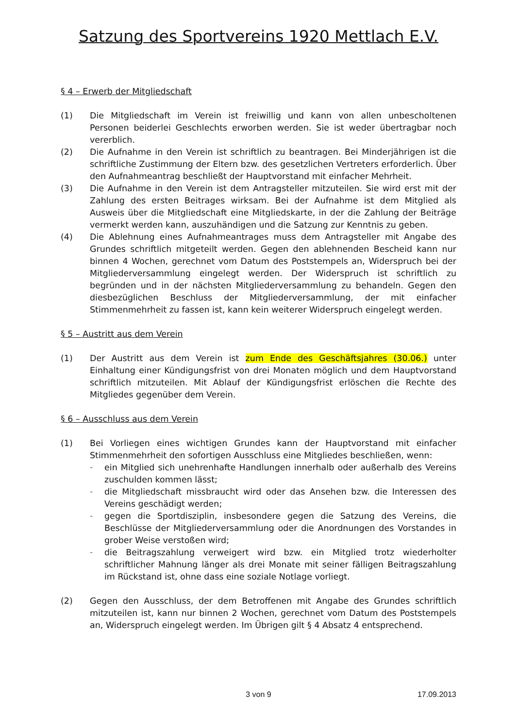Satzung des Sportvereins 1920 Mettlach E.V.
§ 4 – Erwerb der Mitgliedschaft
(1) Die Mitgliedschaft im Verein ist freiwillig und kann von allen unbescholtenen Personen beiderlei Geschlechts erworben werden. Sie ist weder übertragbar noch vererblich.
(2) Die Aufnahme in den Verein ist schriftlich zu beantragen. Bei Minderjährigen ist die schriftliche Zustimmung der Eltern bzw. des gesetzlichen Vertreters erforderlich. Über den Aufnahmeantrag beschließt der Hauptvorstand mit einfacher Mehrheit.
(3) Die Aufnahme in den Verein ist dem Antragsteller mitzuteilen. Sie wird erst mit der Zahlung des ersten Beitrages wirksam. Bei der Aufnahme ist dem Mitglied als Ausweis über die Mitgliedschaft eine Mitgliedskarte, in der die Zahlung der Beiträge vermerkt werden kann, auszuhändigen und die Satzung zur Kenntnis zu geben.
(4) Die Ablehnung eines Aufnahmeantrages muss dem Antragsteller mit Angabe des Grundes schriftlich mitgeteilt werden. Gegen den ablehnenden Bescheid kann nur binnen 4 Wochen, gerechnet vom Datum des Poststempels an, Widerspruch bei der Mitgliederversammlung eingelegt werden. Der Widerspruch ist schriftlich zu begründen und in der nächsten Mitgliederversammlung zu behandeln. Gegen den diesbezüglichen Beschluss der Mitgliederversammlung, der mit einfacher Stimmenmehrheit zu fassen ist, kann kein weiterer Widerspruch eingelegt werden.
§ 5 – Austritt aus dem Verein
(1) Der Austritt aus dem Verein ist zum Ende des Geschäftsjahres (30.06.) unter Einhaltung einer Kündigungsfrist von drei Monaten möglich und dem Hauptvorstand schriftlich mitzuteilen. Mit Ablauf der Kündigungsfrist erlöschen die Rechte des Mitgliedes gegenüber dem Verein.
§ 6 – Ausschluss aus dem Verein
(1) Bei Vorliegen eines wichtigen Grundes kann der Hauptvorstand mit einfacher Stimmenmehrheit den sofortigen Ausschluss eine Mitgliedes beschließen, wenn:
– ein Mitglied sich unehrenhafte Handlungen innerhalb oder außerhalb des Vereins zuschulden kommen lässt;
– die Mitgliedschaft missbraucht wird oder das Ansehen bzw. die Interessen des Vereins geschädigt werden;
– gegen die Sportdisziplin, insbesondere gegen die Satzung des Vereins, die Beschlüsse der Mitgliederversammlung oder die Anordnungen des Vorstandes in grober Weise verstoßen wird;
– die Beitragszahlung verweigert wird bzw. ein Mitglied trotz wiederholter schriftlicher Mahnung länger als drei Monate mit seiner fälligen Beitragszahlung im Rückstand ist, ohne dass eine soziale Notlage vorliegt.
(2) Gegen den Ausschluss, der dem Betroffenen mit Angabe des Grundes schriftlich mitzuteilen ist, kann nur binnen 2 Wochen, gerechnet vom Datum des Poststempels an, Widerspruch eingelegt werden. Im Übrigen gilt § 4 Absatz 4 entsprechend.
3 von 9 17.09.2013